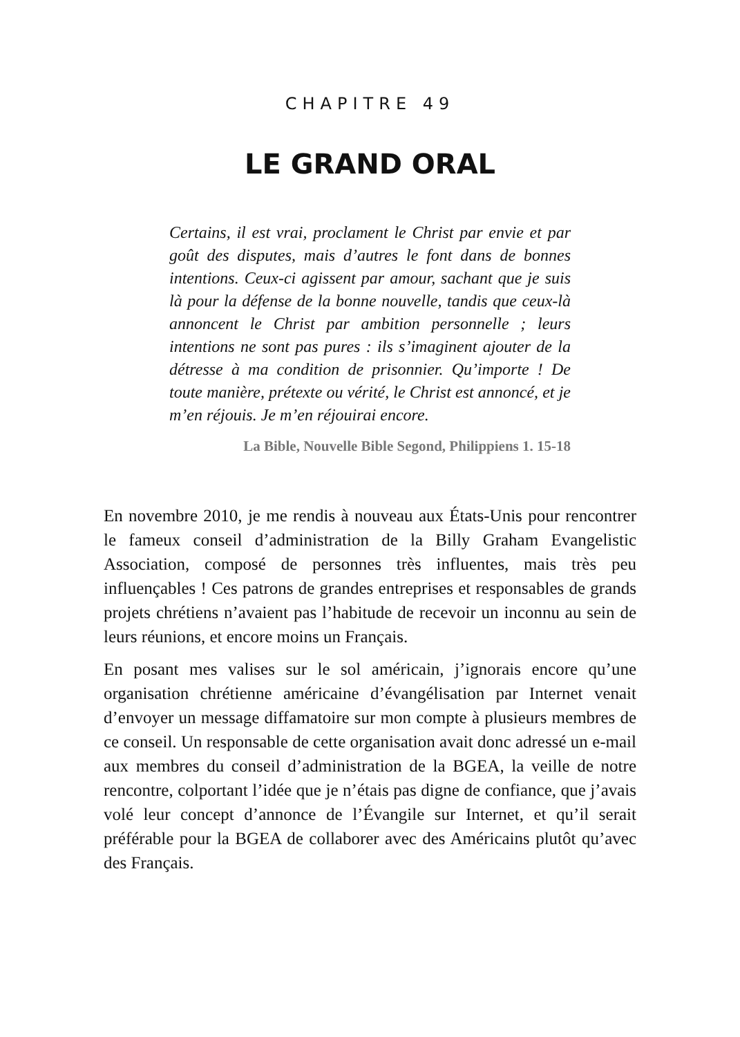CHAPITRE 49
LE GRAND ORAL
Certains, il est vrai, proclament le Christ par envie et par goût des disputes, mais d’autres le font dans de bonnes intentions. Ceux-ci agissent par amour, sachant que je suis là pour la défense de la bonne nouvelle, tandis que ceux-là annoncent le Christ par ambition personnelle ; leurs intentions ne sont pas pures : ils s’imaginent ajouter de la détresse à ma condition de prisonnier. Qu’importe ! De toute manière, prétexte ou vérité, le Christ est annoncé, et je m’en réjouis. Je m’en réjouirai encore.
La Bible, Nouvelle Bible Segond, Philippiens 1. 15-18
En novembre 2010, je me rendis à nouveau aux États-Unis pour rencontrer le fameux conseil d’administration de la Billy Graham Evangelistic Association, composé de personnes très influentes, mais très peu influençables ! Ces patrons de grandes entreprises et responsables de grands projets chrétiens n’avaient pas l’habitude de recevoir un inconnu au sein de leurs réunions, et encore moins un Français.
En posant mes valises sur le sol américain, j’ignorais encore qu’une organisation chrétienne américaine d’évangélisation par Internet venait d’envoyer un message diffamatoire sur mon compte à plusieurs membres de ce conseil. Un responsable de cette organisation avait donc adressé un e-mail aux membres du conseil d’administration de la BGEA, la veille de notre rencontre, colportant l’idée que je n’étais pas digne de confiance, que j’avais volé leur concept d’annonce de l’Évangile sur Internet, et qu’il serait préférable pour la BGEA de collaborer avec des Américains plutôt qu’avec des Français.